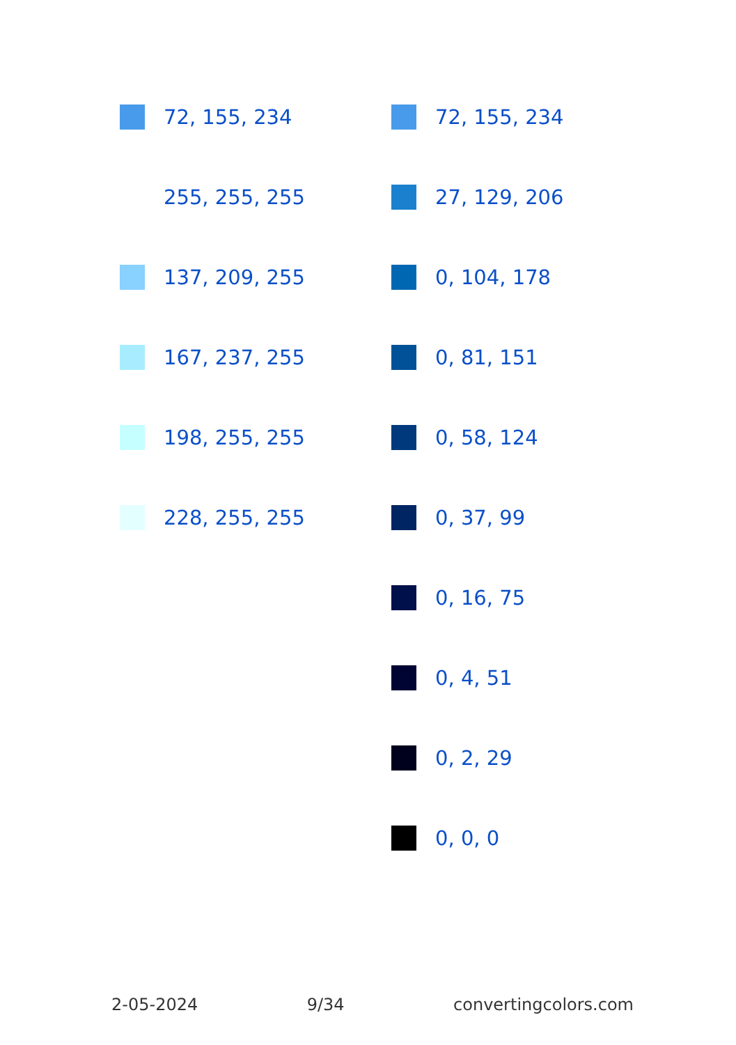72, 155, 234
255, 255, 255
137, 209, 255
167, 237, 255
198, 255, 255
228, 255, 255
72, 155, 234
27, 129, 206
0, 104, 178
0, 81, 151
0, 58, 124
0, 37, 99
0, 16, 75
0, 4, 51
0, 2, 29
0, 0, 0
2-05-2024 9/34 convertingcolors.com